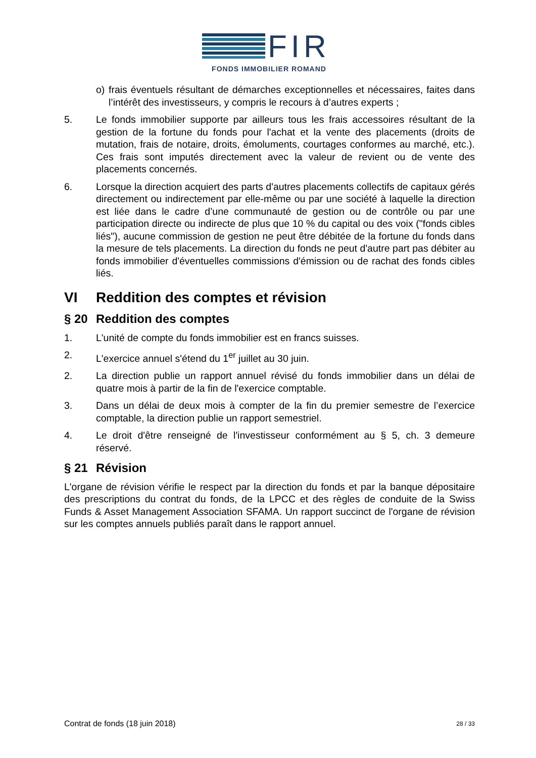FIR
FONDS IMMOBILIER ROMAND
o) frais éventuels résultant de démarches exceptionnelles et nécessaires, faites dans l’intérêt des investisseurs, y compris le recours à d’autres experts ;
5. Le fonds immobilier supporte par ailleurs tous les frais accessoires résultant de la gestion de la fortune du fonds pour l'achat et la vente des placements (droits de mutation, frais de notaire, droits, émoluments, courtages conformes au marché, etc.). Ces frais sont imputés directement avec la valeur de revient ou de vente des placements concernés.
6. Lorsque la direction acquiert des parts d'autres placements collectifs de capitaux gérés directement ou indirectement par elle-même ou par une société à laquelle la direction est liée dans le cadre d’une communauté de gestion ou de contrôle ou par une participation directe ou indirecte de plus que 10 % du capital ou des voix ("fonds cibles liés"), aucune commission de gestion ne peut être débitée de la fortune du fonds dans la mesure de tels placements. La direction du fonds ne peut d'autre part pas débiter au fonds immobilier d'éventuelles commissions d'émission ou de rachat des fonds cibles liés.
VI Reddition des comptes et révision
§ 20 Reddition des comptes
1. L'unité de compte du fonds immobilier est en francs suisses.
2. L'exercice annuel s'étend du 1<sup>er</sup> juillet au 30 juin.
2. La direction publie un rapport annuel révisé du fonds immobilier dans un délai de quatre mois à partir de la fin de l'exercice comptable.
3. Dans un délai de deux mois à compter de la fin du premier semestre de l’exercice comptable, la direction publie un rapport semestriel.
4. Le droit d'être renseigné de l'investisseur conformément au § 5, ch. 3 demeure réservé.
§ 21 Révision
L'organe de révision vérifie le respect par la direction du fonds et par la banque dépositaire des prescriptions du contrat du fonds, de la LPCC et des règles de conduite de la Swiss Funds & Asset Management Association SFAMA. Un rapport succinct de l'organe de révision sur les comptes annuels publiés paraît dans le rapport annuel.
Contrat de fonds (18 juin 2018) 28 / 33